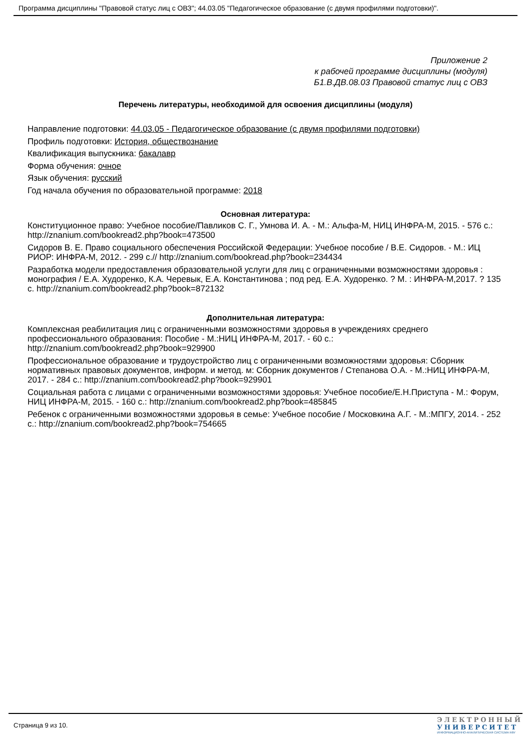Программа дисциплины "Правовой статус лиц с ОВЗ"; 44.03.05 "Педагогическое образование (с двумя профилями подготовки)".
Приложение 2
к рабочей программе дисциплины (модуля)
Б1.В.ДВ.08.03 Правовой статус лиц с ОВЗ
Перечень литературы, необходимой для освоения дисциплины (модуля)
Направление подготовки: 44.03.05 - Педагогическое образование (с двумя профилями подготовки)
Профиль подготовки: История, обществознание
Квалификация выпускника: бакалавр
Форма обучения: очное
Язык обучения: русский
Год начала обучения по образовательной программе: 2018
Основная литература:
Конституционное право: Учебное пособие/Павликов С. Г., Умнова И. А. - М.: Альфа-М, НИЦ ИНФРА-М, 2015. - 576 с.: http://znanium.com/bookread2.php?book=473500
Сидоров В. Е. Право социального обеспечения Российской Федерации: Учебное пособие / В.Е. Сидоров. - М.: ИЦ РИОР: ИНФРА-М, 2012. - 299 с.// http://znanium.com/bookread.php?book=234434
Разработка модели предоставления образовательной услуги для лиц с ограниченными возможностями здоровья : монография / Е.А. Худоренко, К.А. Черевык, Е.А. Константинова ; под ред. Е.А. Худоренко. ? М. : ИНФРА-М,2017. ? 135 с. http://znanium.com/bookread2.php?book=872132
Дополнительная литература:
Комплексная реабилитация лиц с ограниченными возможностями здоровья в учреждениях среднего профессионального образования: Пособие - М.:НИЦ ИНФРА-М, 2017. - 60 с.:
http://znanium.com/bookread2.php?book=929900
Профессиональное образование и трудоустройство лиц с ограниченными возможностями здоровья: Сборник нормативных правовых документов, информ. и метод. м: Сборник документов / Степанова О.А. - М.:НИЦ ИНФРА-М, 2017. - 284 с.: http://znanium.com/bookread2.php?book=929901
Социальная работа с лицами с ограниченными возможностями здоровья: Учебное пособие/Е.Н.Приступа - М.: Форум, НИЦ ИНФРА-М, 2015. - 160 с.: http://znanium.com/bookread2.php?book=485845
Ребенок с ограниченными возможностями здоровья в семье: Учебное пособие / Московкина А.Г. - М.:МПГУ, 2014. - 252 с.: http://znanium.com/bookread2.php?book=754665
Страница 9 из 10.
ЭЛЕКТРОННЫЙ
УНИВЕРСИТЕТ
ИНФОРМАЦИОННО-АНАЛИТИЧЕСКАЯ СИСТЕМА КФУ